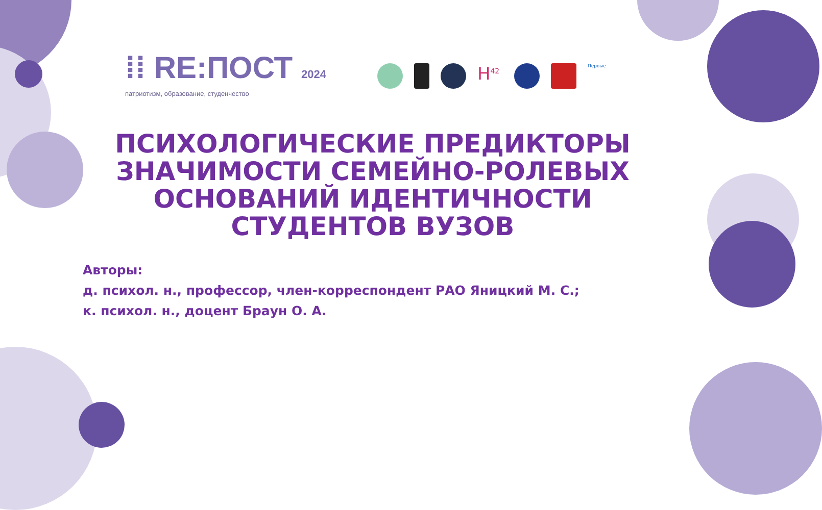⁞⁞ RE:ПОСТ 2024
патриотизм, образование, студенчество
H<sup>42</sup>
Первые
ПСИХОЛОГИЧЕСКИЕ ПРЕДИКТОРЫ ЗНАЧИМОСТИ СЕМЕЙНО-РОЛЕВЫХ ОСНОВАНИЙ ИДЕНТИЧНОСТИ СТУДЕНТОВ ВУЗОВ
Авторы:
д. психол. н., профессор, член-корреспондент РАО Яницкий М. С.;
к. психол. н., доцент Браун О. А.